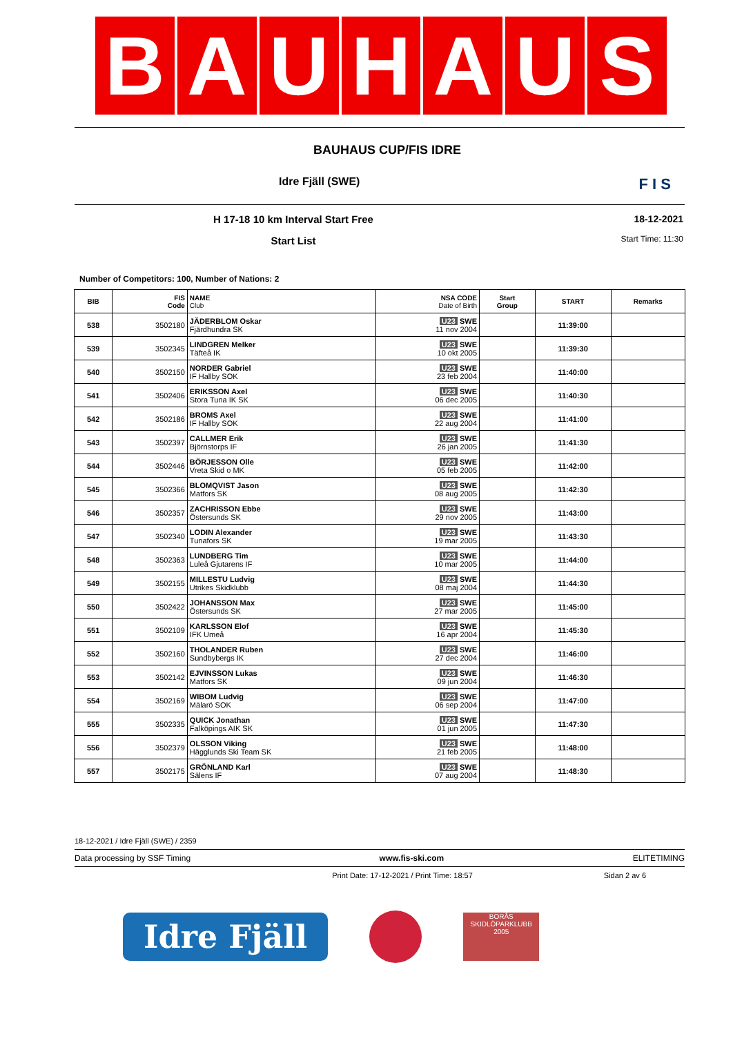B A U H A U S
BAUHAUS CUP/FIS IDRE
Idre Fjäll (SWE) F I S
H 17-18 10 km Interval Start Free
Start List
18-12-2021
Start Time: 11:30
Number of Competitors: 100, Number of Nations: 2
| BIB | FIS Code | NAME Club | NSA CODE Date of Birth | Start Group | START | Remarks |
| --- | --- | --- | --- | --- | --- | --- |
| 538 | 3502180 | JÄDERBLOM Oskar Fjärdhundra SK | U23 SWE 11 nov 2004 | | 11:39:00 | |
| 539 | 3502345 | LINDGREN Melker Täfteå IK | U23 SWE 10 okt 2005 | | 11:39:30 | |
| 540 | 3502150 | NORDER Gabriel IF Hallby SOK | U23 SWE 23 feb 2004 | | 11:40:00 | |
| 541 | 3502406 | ERIKSSON Axel Stora Tuna IK SK | U23 SWE 06 dec 2005 | | 11:40:30 | |
| 542 | 3502186 | BROMS Axel IF Hallby SOK | U23 SWE 22 aug 2004 | | 11:41:00 | |
| 543 | 3502397 | CALLMER Erik Björnstorps IF | U23 SWE 26 jan 2005 | | 11:41:30 | |
| 544 | 3502446 | BÖRJESSON Olle Vreta Skid o MK | U23 SWE 05 feb 2005 | | 11:42:00 | |
| 545 | 3502366 | BLOMQVIST Jason Matfors SK | U23 SWE 08 aug 2005 | | 11:42:30 | |
| 546 | 3502357 | ZACHRISSON Ebbe Östersunds SK | U23 SWE 29 nov 2005 | | 11:43:00 | |
| 547 | 3502340 | LODIN Alexander Tunafors SK | U23 SWE 19 mar 2005 | | 11:43:30 | |
| 548 | 3502363 | LUNDBERG Tim Luleå Gjutarens IF | U23 SWE 10 mar 2005 | | 11:44:00 | |
| 549 | 3502155 | MILLESTU Ludvig Utrikes Skidklubb | U23 SWE 08 maj 2004 | | 11:44:30 | |
| 550 | 3502422 | JOHANSSON Max Östersunds SK | U23 SWE 27 mar 2005 | | 11:45:00 | |
| 551 | 3502109 | KARLSSON Elof IFK Umeå | U23 SWE 16 apr 2004 | | 11:45:30 | |
| 552 | 3502160 | THOLANDER Ruben Sundbybergs IK | U23 SWE 27 dec 2004 | | 11:46:00 | |
| 553 | 3502142 | EJVINSSON Lukas Matfors SK | U23 SWE 09 jun 2004 | | 11:46:30 | |
| 554 | 3502169 | WIBOM Ludvig Mälarö SOK | U23 SWE 06 sep 2004 | | 11:47:00 | |
| 555 | 3502335 | QUICK Jonathan Falköpings AIK SK | U23 SWE 01 jun 2005 | | 11:47:30 | |
| 556 | 3502379 | OLSSON Viking Hägglunds Ski Team SK | U23 SWE 21 feb 2005 | | 11:48:00 | |
| 557 | 3502175 | GRÖNLAND Karl Sälens IF | U23 SWE 07 aug 2004 | | 11:48:30 | |
18-12-2021 / Idre Fjäll (SWE) / 2359
Data processing by SSF Timing www.fis-ski.com ELITETIMING
Print Date: 17-12-2021 / Print Time: 18:57 Sidan 2 av 6
Idre Fjäll
BORÅS SKIDLÖPARKLUBB
2005